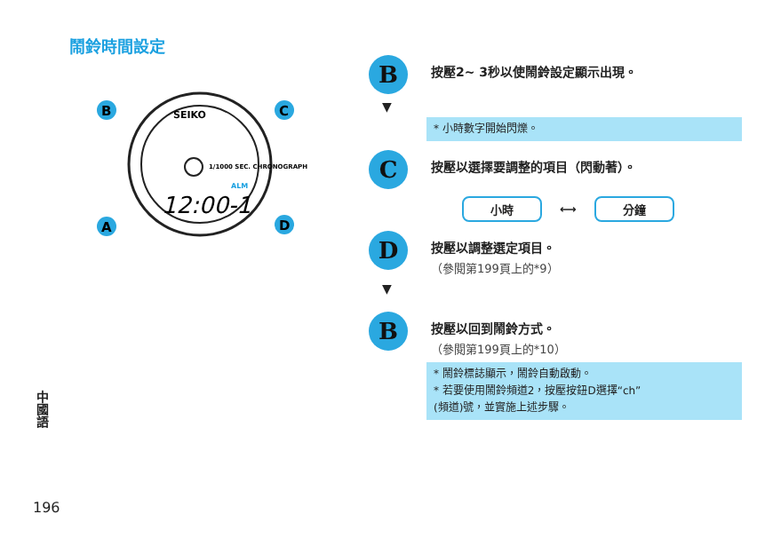鬧鈴時間設定
SEIKO
1/1000 SEC. CHRONOGRAPH
ALM
12:00-1
B
C
A
D
中國語
196
B
按壓2~ 3秒以使鬧鈴設定顯示出現。
▼
* 小時數字開始閃爍。
C
按壓以選擇要調整的項目（閃動著）。
小時 ⟷ 分鐘
D
按壓以調整選定項目。
（參閱第199頁上的*9）
▼
B
按壓以回到鬧鈴方式。
（參閱第199頁上的*10）
* 鬧鈴標誌顯示，鬧鈴自動啟動。
* 若要使用鬧鈴頻道2，按壓按鈕D選擇“ch”
(頻道)號，並實施上述步驟。